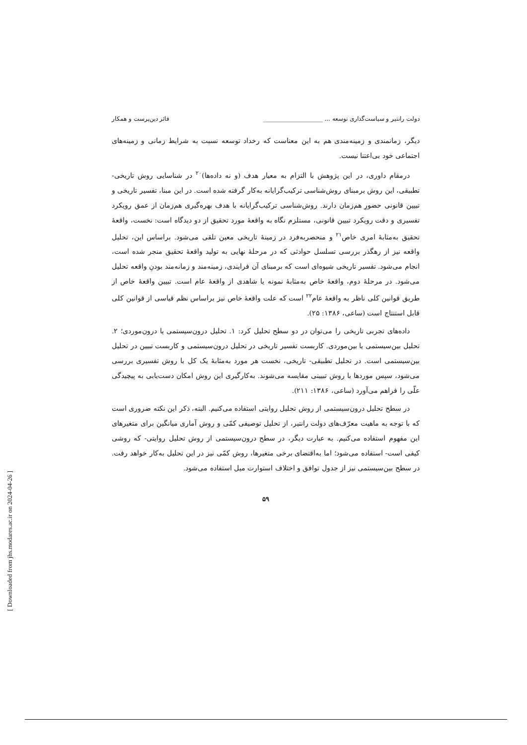دولت رانتیر و سیاست‌گذاری توسعه ... ____________________ فائز دین‌پرست و همکار
دیگر، زمانمندی و زمینه‌مندی هم به این معناست که رخداد توسعه نسبت به شرایط زمانی و زمینه‌های اجتماعی خود بی‌اعتنا نیست.
درمقام داوری، در این پژوهش با التزام به معیار هدف (و نه داده‌ها)<sup>۲۰</sup> در شناسایی روش تاریخی- تطبیقی، این روش برمبنای روش‌شناسی ترکیب‌گرایانه به‌کار گرفته شده است. در این مبنا، تفسیر تاریخی و تبیین قانونی حضورِ هم‌زمان دارند. روش‌شناسی ترکیب‌گرایانه با هدف بهره‌گیری هم‌زمان از عمق رویکرد تفسیری و دقت رویکرد تبیین قانونی، مستلزم نگاه به واقعهٔ مورد تحقیق از دو دیدگاه است: نخست، واقعهٔ تحقیق به‌مثابهٔ امری خاص<sup>۲۱</sup> و منحصربه‌فرد در زمینهٔ تاریخی معین تلقی می‌شود. براساس این، تحلیل واقعه نیز از رهگذر بررسی تسلسل حوادثی که در مرحلهٔ نهایی به تولید واقعهٔ تحقیق منجر شده است، انجام می‌شود. تفسیر تاریخی شیوه‌ای است که برمبنای آن فرایندی، زمینه‌مند و زمانه‌مند بودنِ واقعه تحلیل می‌شود. در مرحلهٔ دوم، واقعهٔ خاص به‌مثابهٔ نمونه یا شاهدی از واقعهٔ عام است. تبیین واقعهٔ خاص از طریق قوانین کلی ناظر به واقعهٔ عام<sup>۲۲</sup> است که علت واقعهٔ خاص نیز براساس نظم قیاسی از قوانین کلی قابل استنتاج است (ساعی، ۱۳۸۶: ۲۵).
داده‌های تجربی تاریخی را می‌توان در دو سطح تحلیل کرد: ۱. تحلیل درون‌سیستمی یا درون‌موردی؛ ۲. تحلیل بین‌سیستمی یا بین‌موردی. کاربست تفسیر تاریخی در تحلیل درون‌سیستمی و کاربست تبیین در تحلیل بین‌سیستمی است. در تحلیل تطبیقی- تاریخی، نخست هر مورد به‌مثابهٔ یک کل با روش تفسیری بررسی می‌شود، سپس موردها با روش تبیینی مقایسه می‌شوند. به‌کارگیری این روش امکان دست‌یابی به پیچیدگی علّی را فراهم می‌آورد (ساعی، ۱۳۸۶: ۲۱۱).
در سطح تحلیل درون‌سیستمی از روش تحلیل روایتی استفاده می‌کنیم. البته، ذکر این نکته ضروری است که با توجه به ماهیت معرّف‌های دولت رانتیر، از تحلیل توصیفی کمّی و روش آماری میانگین برای متغیرهای این مفهوم استفاده می‌کنیم. به عبارت دیگر، در سطح درون‌سیستمی از روش تحلیل روایتی- که روشی کیفی است- استفاده می‌شود؛ اما به‌اقتضای برخی متغیرها، روش کمّی نیز در این تحلیل به‌کار خواهد رفت. در سطح بین‌سیستمی نیز از جدول توافق و اختلاف استوارت میل استفاده می‌شود.
۵۹
[ Downloaded from jhs.modares.ac.ir on 2024-04-26 ]